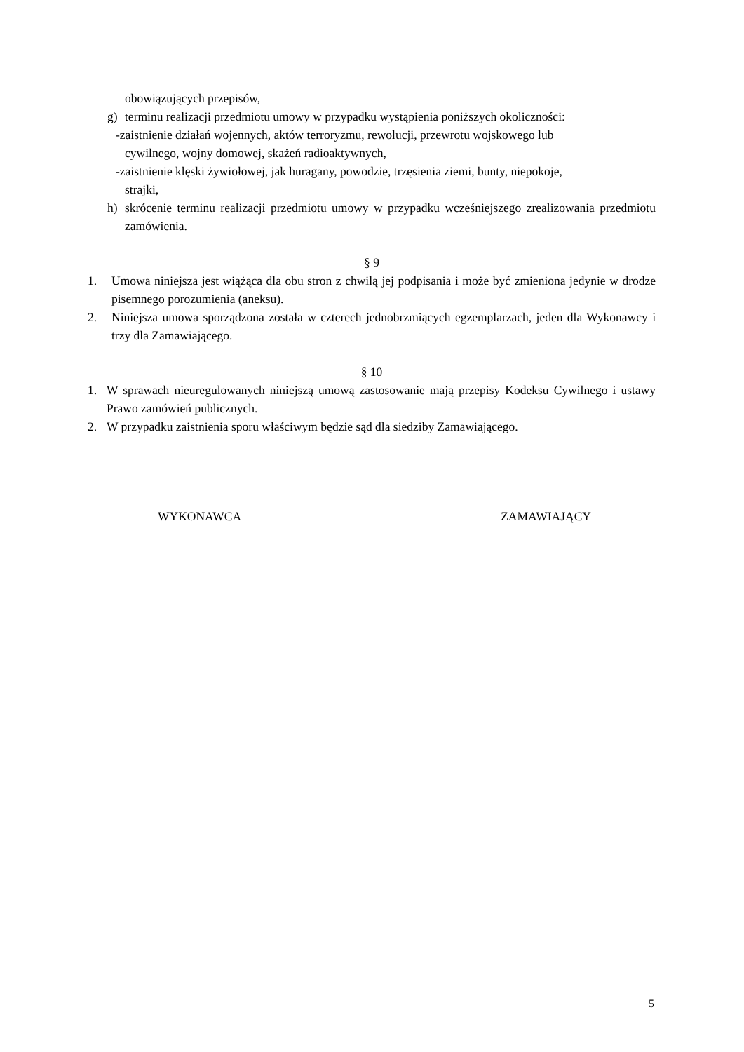obowiązujących przepisów,
g) terminu realizacji przedmiotu umowy w przypadku wystąpienia poniższych okoliczności:
-zaistnienie działań wojennych, aktów terroryzmu, rewolucji, przewrotu wojskowego lub
cywilnego, wojny domowej, skażeń radioaktywnych,
-zaistnienie klęski żywiołowej, jak huragany, powodzie, trzęsienia ziemi, bunty, niepokoje,
strajki,
h) skrócenie terminu realizacji przedmiotu umowy w przypadku wcześniejszego zrealizowania przedmiotu zamówienia.
§ 9
1. Umowa niniejsza jest wiążąca dla obu stron z chwilą jej podpisania i może być zmieniona jedynie w drodze pisemnego porozumienia (aneksu).
2. Niniejsza umowa sporządzona została w czterech jednobrzmiących egzemplarzach, jeden dla Wykonawcy i trzy dla Zamawiającego.
§ 10
1. W sprawach nieuregulowanych niniejszą umową zastosowanie mają przepisy Kodeksu Cywilnego i ustawy Prawo zamówień publicznych.
2. W przypadku zaistnienia sporu właściwym będzie sąd dla siedziby Zamawiającego.
WYKONAWCA ZAMAWIAJĄCY
5